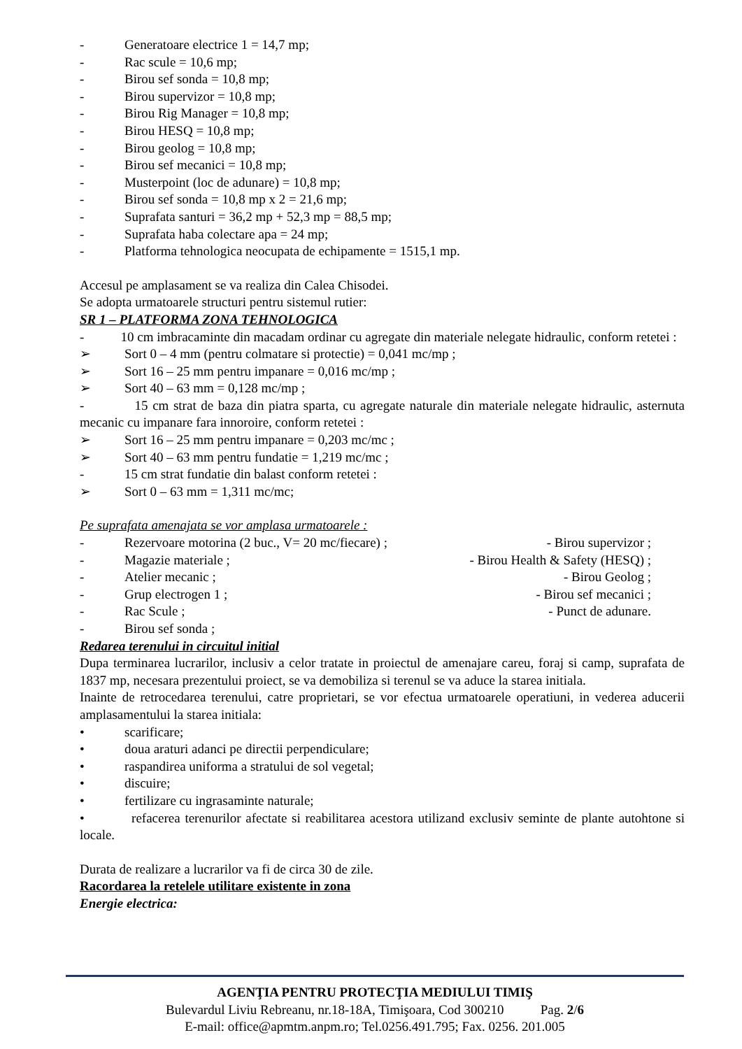- Generatoare electrice 1 = 14,7 mp;
- Rac scule = 10,6 mp;
- Birou sef sonda = 10,8 mp;
- Birou supervizor = 10,8 mp;
- Birou Rig Manager = 10,8 mp;
- Birou HESQ = 10,8 mp;
- Birou geolog = 10,8 mp;
- Birou sef mecanici = 10,8 mp;
- Musterpoint (loc de adunare) = 10,8 mp;
- Birou sef sonda = 10,8 mp x 2 = 21,6 mp;
- Suprafata santuri = 36,2 mp + 52,3 mp = 88,5 mp;
- Suprafata haba colectare apa = 24 mp;
- Platforma tehnologica neocupata de echipamente = 1515,1 mp.
Accesul pe amplasament se va realiza din Calea Chisodei.
Se adopta urmatoarele structuri pentru sistemul rutier:
SR 1 – PLATFORMA ZONA TEHNOLOGICA
- 10 cm imbracaminte din macadam ordinar cu agregate din materiale nelegate hidraulic, conform retetei :
➢ Sort 0 – 4 mm (pentru colmatare si protectie) = 0,041 mc/mp ;
➢ Sort 16 – 25 mm pentru impanare = 0,016 mc/mp ;
➢ Sort 40 – 63 mm = 0,128 mc/mp ;
- 15 cm strat de baza din piatra sparta, cu agregate naturale din materiale nelegate hidraulic, asternuta mecanic cu impanare fara innoroire, conform retetei :
➢ Sort 16 – 25 mm pentru impanare = 0,203 mc/mc ;
➢ Sort 40 – 63 mm pentru fundatie = 1,219 mc/mc ;
- 15 cm strat fundatie din balast conform retetei :
➢ Sort 0 – 63 mm = 1,311 mc/mc;
Pe suprafata amenajata se vor amplasa urmatoarele :
- Rezervoare motorina (2 buc., V= 20 mc/fiecare) ;
- Birou supervizor ;
- Magazie materiale ; - Birou Health & Safety (HESQ) ;
- Atelier mecanic ; - Birou Geolog ;
- Grup electrogen 1 ; - Birou sef mecanici ;
- Rac Scule ; - Punct de adunare.
- Birou sef sonda ;
Redarea terenului in circuitul initial
Dupa terminarea lucrarilor, inclusiv a celor tratate in proiectul de amenajare careu, foraj si camp, suprafata de 1837 mp, necesara prezentului proiect, se va demobiliza si terenul se va aduce la starea initiala.
Inainte de retrocedarea terenului, catre proprietari, se vor efectua urmatoarele operatiuni, in vederea aducerii amplasamentului la starea initiala:
• scarificare;
• doua araturi adanci pe directii perpendiculare;
• raspandirea uniforma a stratului de sol vegetal;
• discuire;
• fertilizare cu ingrasaminte naturale;
• refacerea terenurilor afectate si reabilitarea acestora utilizand exclusiv seminte de plante autohtone si locale.
Durata de realizare a lucrarilor va fi de circa 30 de zile.
Racordarea la retelele utilitare existente in zona
Energie electrica:
AGENŢIA PENTRU PROTECŢIA MEDIULUI TIMIŞ
Bulevardul Liviu Rebreanu, nr.18-18A, Timişoara, Cod 300210 Pag. 2/6
E-mail: office@apmtm.anpm.ro; Tel.0256.491.795; Fax. 0256. 201.005